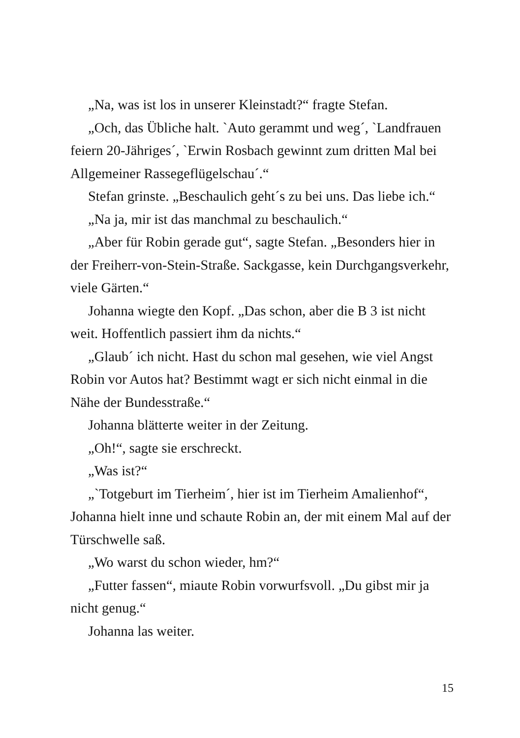„Na, was ist los in unserer Kleinstadt?“ fragte Stefan.
„Och, das Übliche halt. `Auto gerammt und weg´, `Landfrauen feiern 20-Jähriges´, `Erwin Rosbach gewinnt zum dritten Mal bei Allgemeiner Rassegeflügelschau´.“
Stefan grinste. „Beschaulich geht´s zu bei uns. Das liebe ich.“
„Na ja, mir ist das manchmal zu beschaulich.“
„Aber für Robin gerade gut“, sagte Stefan. „Besonders hier in der Freiherr-von-Stein-Straße. Sackgasse, kein Durchgangsverkehr, viele Gärten.“
Johanna wiegte den Kopf. „Das schon, aber die B 3 ist nicht weit. Hoffentlich passiert ihm da nichts.“
„Glaub´ ich nicht. Hast du schon mal gesehen, wie viel Angst Robin vor Autos hat? Bestimmt wagt er sich nicht einmal in die Nähe der Bundesstraße.“
Johanna blätterte weiter in der Zeitung.
„Oh!“, sagte sie erschreckt.
„Was ist?“
„`Totgeburt im Tierheim´, hier ist im Tierheim Amalienhof“, Johanna hielt inne und schaute Robin an, der mit einem Mal auf der Türschwelle saß.
„Wo warst du schon wieder, hm?“
„Futter fassen“, miaute Robin vorwurfsvoll. „Du gibst mir ja nicht genug.“
Johanna las weiter.
15